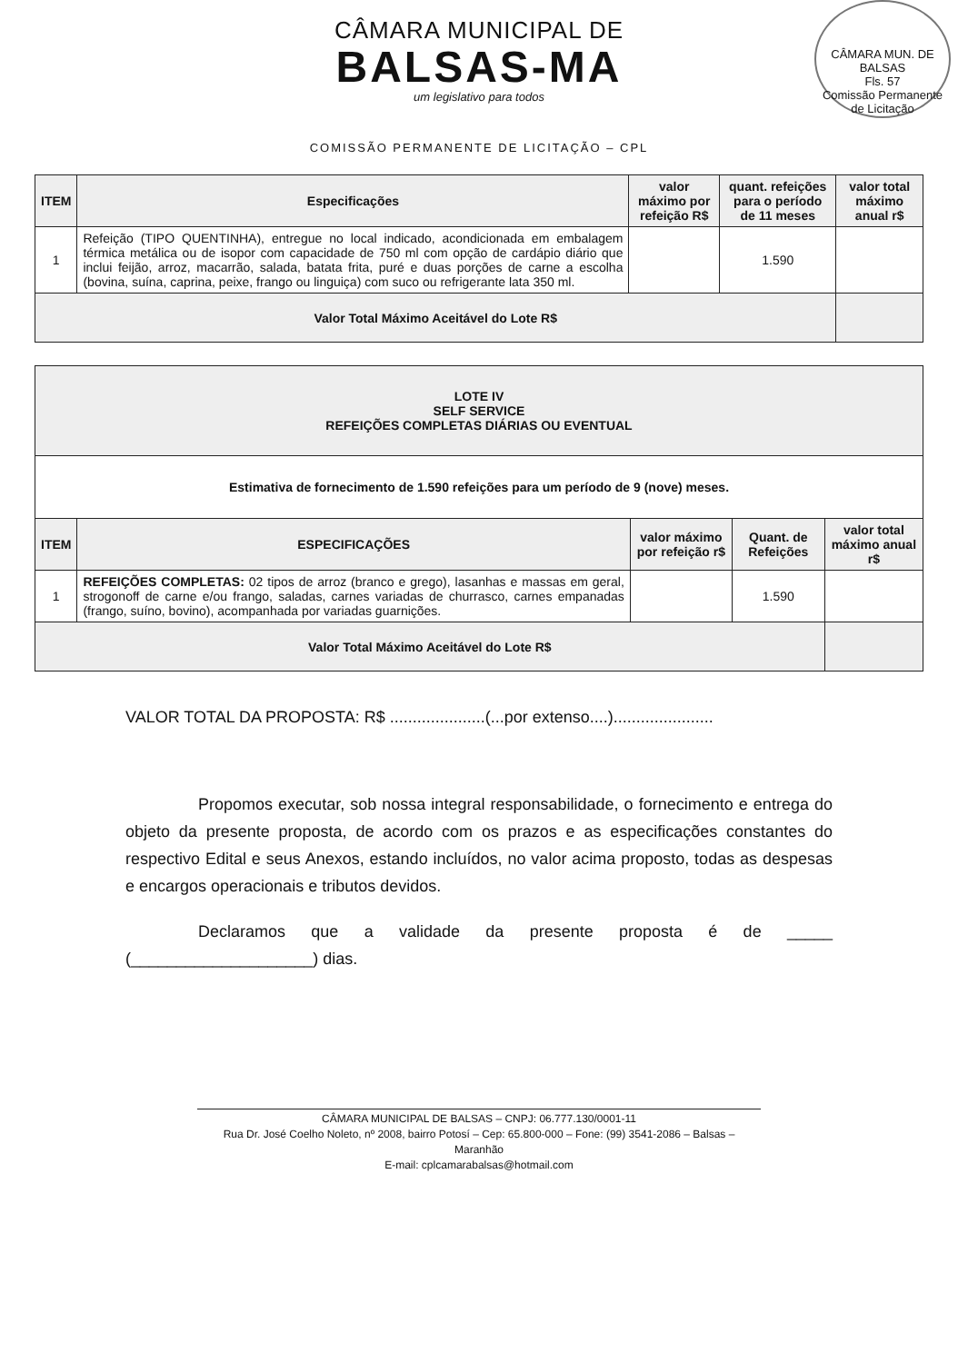CÂMARA MUNICIPAL DE
BALSAS-MA
um legislativo para todos
CÂMARA MUN. DE BALSAS
Fls. 57
Comissão Permanente de Licitação
COMISSÃO PERMANENTE DE LICITAÇÃO – CPL
| ITEM | Especificações | valor máximo por refeição R$ | quant. refeições para o período de 11 meses | valor total máximo anual r$ |
| --- | --- | --- | --- | --- |
| 1 | Refeição (TIPO QUENTINHA), entregue no local indicado, acondicionada em embalagem térmica metálica ou de isopor com capacidade de 750 ml com opção de cardápio diário que inclui feijão, arroz, macarrão, salada, batata frita, puré e duas porções de carne a escolha (bovina, suína, caprina, peixe, frango ou linguiça) com suco ou refrigerante lata 350 ml. | | 1.590 | |
| Valor Total Máximo Aceitável do Lote R$ | | | | |
| LOTE IV SELF SERVICE REFEIÇÕES COMPLETAS DIÁRIAS OU EVENTUAL | | | | |
| --- | --- | --- | --- | --- |
| Estimativa de fornecimento de 1.590 refeições para um período de 9 (nove) meses. | | | | |
| ITEM | ESPECIFICAÇÕES | valor máximo por refeição r$ | Quant. de Refeições | valor total máximo anual r$ |
| 1 | REFEIÇÕES COMPLETAS: 02 tipos de arroz (branco e grego), lasanhas e massas em geral, strogonoff de carne e/ou frango, saladas, carnes variadas de churrasco, carnes empanadas (frango, suíno, bovino), acompanhada por variadas guarnições. | | 1.590 | |
| Valor Total Máximo Aceitável do Lote R$ | | | | |
VALOR TOTAL DA PROPOSTA: R$ .....................(...por extenso....)......................
Propomos executar, sob nossa integral responsabilidade, o fornecimento e entrega do objeto da presente proposta, de acordo com os prazos e as especificações constantes do respectivo Edital e seus Anexos, estando incluídos, no valor acima proposto, todas as despesas e encargos operacionais e tributos devidos.
Declaramos que a validade da presente proposta é de _____ (____________________) dias.
CÂMARA MUNICIPAL DE BALSAS – CNPJ: 06.777.130/0001-11
Rua Dr. José Coelho Noleto, nº 2008, bairro Potosí – Cep: 65.800-000 – Fone: (99) 3541-2086 – Balsas – Maranhão
E-mail: cplcamarabalsas@hotmail.com